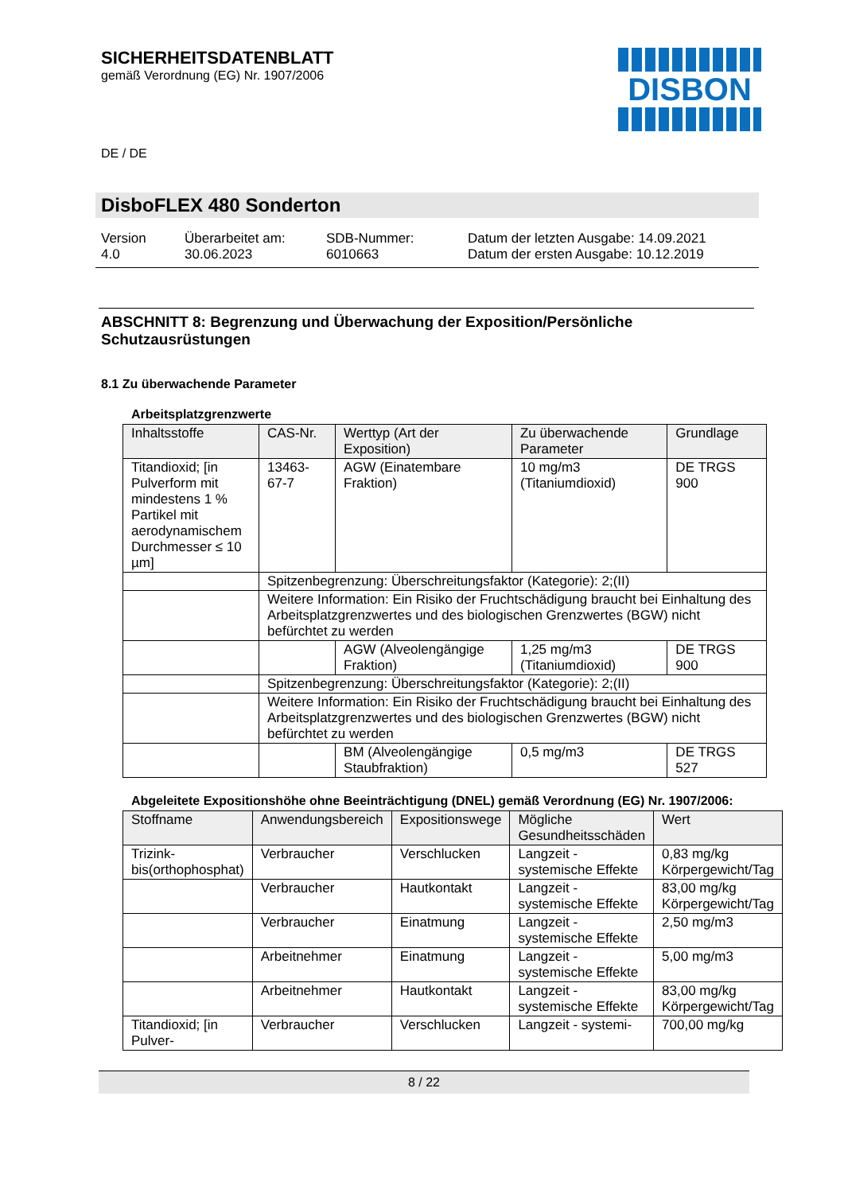SICHERHEITSDATENBLATT
gemäß Verordnung (EG) Nr. 1907/2006
DE / DE
DISBON
DisboFLEX 480 Sonderton
Version
4.0
Überarbeitet am:
30.06.2023
SDB-Nummer:
6010663
Datum der letzten Ausgabe: 14.09.2021
Datum der ersten Ausgabe: 10.12.2019
ABSCHNITT 8: Begrenzung und Überwachung der Exposition/Persönliche Schutzausrüstungen
8.1 Zu überwachende Parameter
Arbeitsplatzgrenzwerte
| Inhaltsstoffe | CAS-Nr. | Werttyp (Art der Exposition) | Zu überwachende Parameter | Grundlage |
| --- | --- | --- | --- | --- |
| Titandioxid; [in Pulverform mit mindestens 1 % Partikel mit aerodynamischem Durchmesser ≤ 10 µm] | 13463-67-7 | AGW (Einatembare Fraktion) | 10 mg/m3 (Titaniumdioxid) | DE TRGS 900 |
| | Spitzenbegrenzung: Überschreitungsfaktor (Kategorie): 2;(II) | | | |
| | Weitere Information: Ein Risiko der Fruchtschädigung braucht bei Einhaltung des Arbeitsplatzgrenzwertes und des biologischen Grenzwertes (BGW) nicht befürchtet zu werden | | | |
| | | AGW (Alveolengängige Fraktion) | 1,25 mg/m3 (Titaniumdioxid) | DE TRGS 900 |
| | Spitzenbegrenzung: Überschreitungsfaktor (Kategorie): 2;(II) | | | |
| | Weitere Information: Ein Risiko der Fruchtschädigung braucht bei Einhaltung des Arbeitsplatzgrenzwertes und des biologischen Grenzwertes (BGW) nicht befürchtet zu werden | | | |
| | | BM (Alveolengängige Staubfraktion) | 0,5 mg/m3 | DE TRGS 527 |
Abgeleitete Expositionshöhe ohne Beeinträchtigung (DNEL) gemäß Verordnung (EG) Nr. 1907/2006:
| Stoffname | Anwendungsbereich | Expositionswege | Mögliche Gesundheitsschäden | Wert |
| --- | --- | --- | --- | --- |
| Trizink-bis(orthophosphat) | Verbraucher | Verschlucken | Langzeit - systemische Effekte | 0,83 mg/kg Körpergewicht/Tag |
| | Verbraucher | Hautkontakt | Langzeit - systemische Effekte | 83,00 mg/kg Körpergewicht/Tag |
| | Verbraucher | Einatmung | Langzeit - systemische Effekte | 2,50 mg/m3 |
| | Arbeitnehmer | Einatmung | Langzeit - systemische Effekte | 5,00 mg/m3 |
| | Arbeitnehmer | Hautkontakt | Langzeit - systemische Effekte | 83,00 mg/kg Körpergewicht/Tag |
| Titandioxid; [in Pulver- | Verbraucher | Verschlucken | Langzeit - systemi- | 700,00 mg/kg |
8 / 22